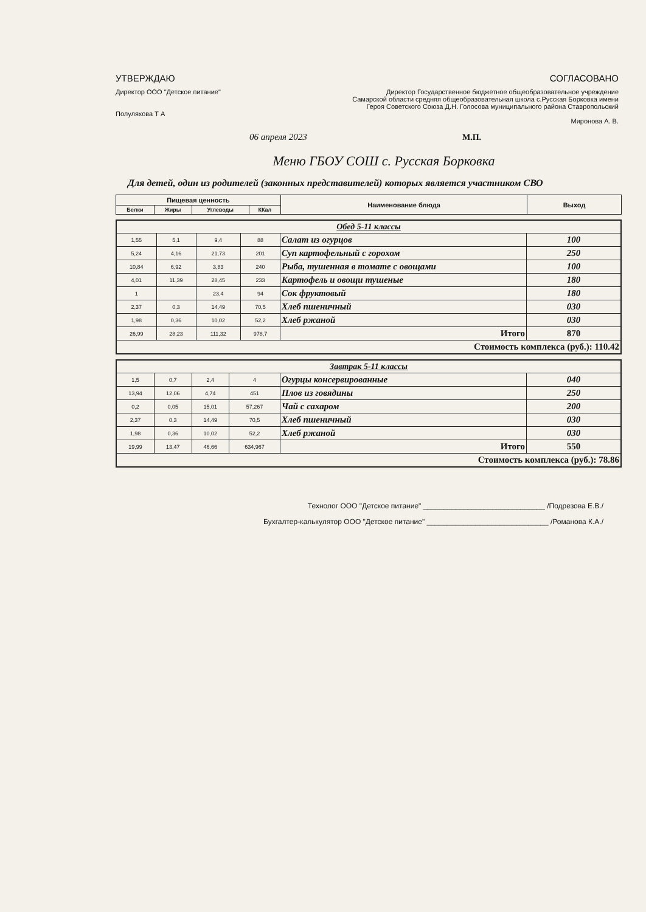УТВЕРЖДАЮ
Директор ООО "Детское питание"
Полуляхова Т А
СОГЛАСОВАНО
Директор Государственное бюджетное общеобразовательное учреждение
Самарской области средняя общеобразовательная школа с.Русская Борковка имени
Героя Советского Союза Д.Н. Голосова муниципального района Ставропольский
Миронова А. В.
06 апреля 2023
М.П.
Меню ГБОУ СОШ с. Русская Борковка
Для детей, один из родителей (законных представителей) которых является участником СВО
| Пищевая ценность | | | | Наименование блюда | Выход |
| --- | --- | --- | --- | --- | --- |
| Белки | Жиры | Углеводы | ККал | | |
| Обед 5-11 классы | | | | | |
| 1,55 | 5,1 | 9,4 | 88 | Салат из огурцов | 100 |
| 5,24 | 4,16 | 21,73 | 201 | Суп картофельный с горохом | 250 |
| 10,84 | 6,92 | 3,83 | 240 | Рыба, тушенная в томате с овощами | 100 |
| 4,01 | 11,39 | 28,45 | 233 | Картофель и овощи тушеные | 180 |
| 1 | | 23,4 | 94 | Сок фруктовый | 180 |
| 2,37 | 0,3 | 14,49 | 70,5 | Хлеб пшеничный | 030 |
| 1,98 | 0,36 | 10,02 | 52,2 | Хлеб ржаной | 030 |
| 26,99 | 28,23 | 111,32 | 978,7 | Итого | 870 |
| Стоимость комплекса (руб.): 110.42 | | | | | |
| Завтрак 5-11 классы | | | | | |
| 1,5 | 0,7 | 2,4 | 4 | Огурцы консервированные | 040 |
| 13,94 | 12,06 | 4,74 | 451 | Плов из говядины | 250 |
| 0,2 | 0,05 | 15,01 | 57,267 | Чай с сахаром | 200 |
| 2,37 | 0,3 | 14,49 | 70,5 | Хлеб пшеничный | 030 |
| 1,98 | 0,36 | 10,02 | 52,2 | Хлеб ржаной | 030 |
| 19,99 | 13,47 | 46,66 | 634,967 | Итого | 550 |
| Стоимость комплекса (руб.): 78.86 | | | | | |
Технолог ООО "Детское питание" ______________________________ /Подрезова Е.В./
Бухгалтер-калькулятор ООО "Детское питание" ______________________________ /Романова К.А./